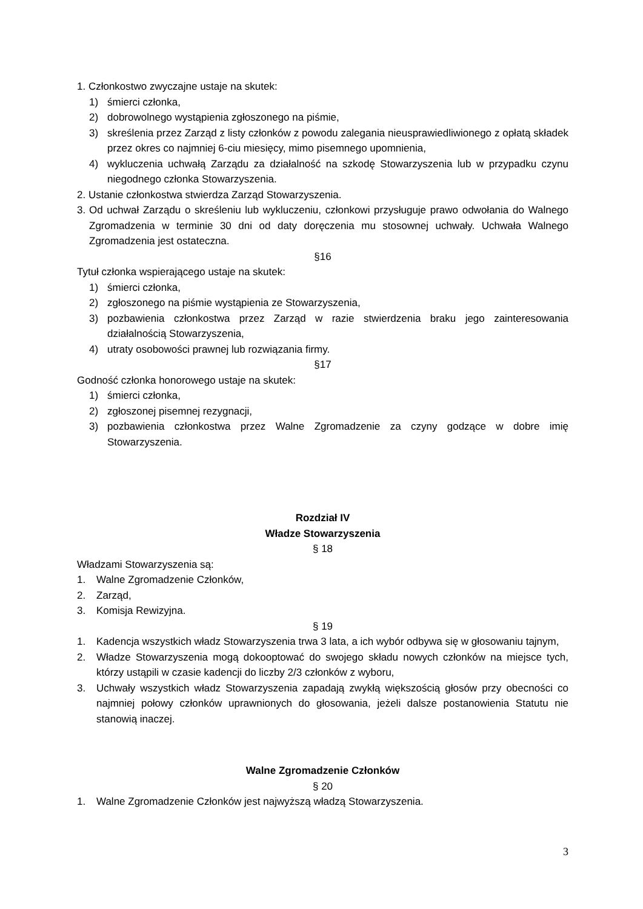1. Członkostwo zwyczajne ustaje na skutek:
1) śmierci członka,
2) dobrowolnego wystąpienia zgłoszonego na piśmie,
3) skreślenia przez Zarząd z listy członków z powodu zalegania nieusprawiedliwionego z opłatą składek przez okres co najmniej 6-ciu miesięcy, mimo pisemnego upomnienia,
4) wykluczenia uchwałą Zarządu za działalność na szkodę Stowarzyszenia lub w przypadku czynu niegodnego członka Stowarzyszenia.
2. Ustanie członkostwa stwierdza Zarząd Stowarzyszenia.
3. Od uchwał Zarządu o skreśleniu lub wykluczeniu, członkowi przysługuje prawo odwołania do Walnego Zgromadzenia w terminie 30 dni od daty doręczenia mu stosownej uchwały. Uchwała Walnego Zgromadzenia jest ostateczna.
§16
Tytuł członka wspierającego ustaje na skutek:
1) śmierci członka,
2) zgłoszonego na piśmie wystąpienia ze Stowarzyszenia,
3) pozbawienia członkostwa przez Zarząd w razie stwierdzenia braku jego zainteresowania działalnością Stowarzyszenia,
4) utraty osobowości prawnej lub rozwiązania firmy.
§17
Godność członka honorowego ustaje na skutek:
1) śmierci członka,
2) zgłoszonej pisemnej rezygnacji,
3) pozbawienia członkostwa przez Walne Zgromadzenie za czyny godzące w dobre imię Stowarzyszenia.
Rozdział IV
Władze Stowarzyszenia
§ 18
Władzami Stowarzyszenia są:
1. Walne Zgromadzenie Członków,
2. Zarząd,
3. Komisja Rewizyjna.
§ 19
1. Kadencja wszystkich władz Stowarzyszenia trwa 3 lata, a ich wybór odbywa się w głosowaniu tajnym,
2. Władze Stowarzyszenia mogą dokooptować do swojego składu nowych członków na miejsce tych, którzy ustąpili w czasie kadencji do liczby 2/3 członków z wyboru,
3. Uchwały wszystkich władz Stowarzyszenia zapadają zwykłą większością głosów przy obecności co najmniej połowy członków uprawnionych do głosowania, jeżeli dalsze postanowienia Statutu nie stanowią inaczej.
Walne Zgromadzenie Członków
§ 20
1. Walne Zgromadzenie Członków jest najwyższą władzą Stowarzyszenia.
3